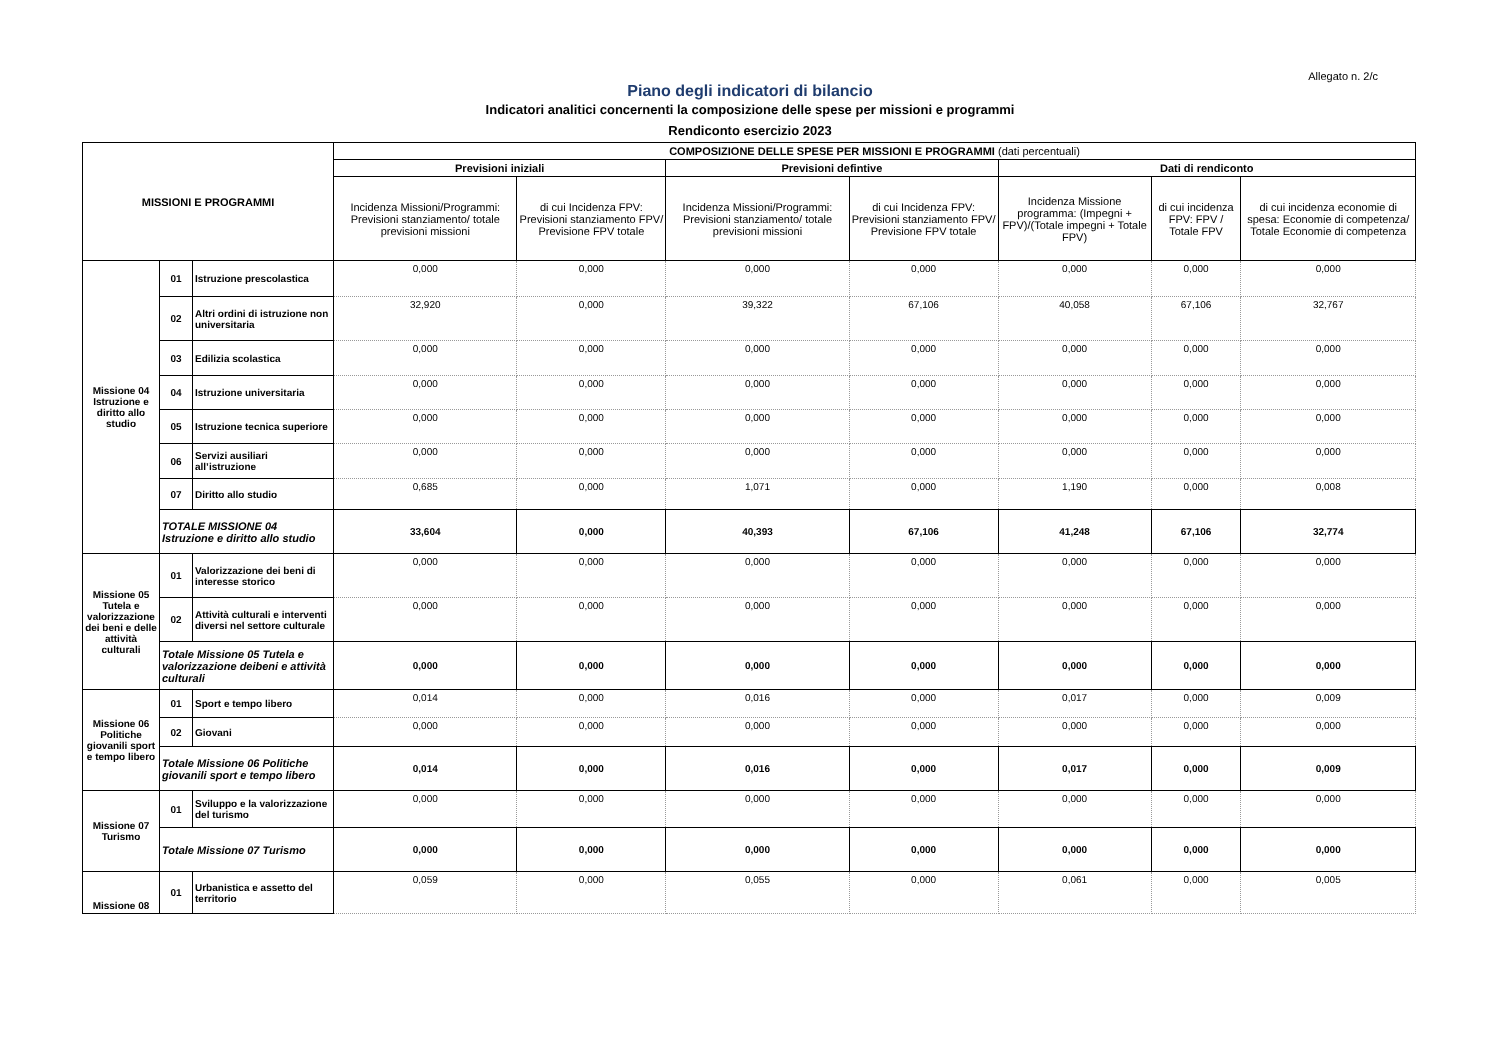Allegato n. 2/c
Piano degli indicatori di bilancio
Indicatori analitici concernenti la composizione delle spese per missioni e programmi
Rendiconto esercizio 2023
| MISSIONI E PROGRAMMI | | | COMPOSIZIONE DELLE SPESE PER MISSIONI E PROGRAMMI (dati percentuali) | | | | | | |
| --- | --- | --- | --- | --- | --- | --- | --- | --- | --- |
| | | | Previsioni iniziali | | Previsioni defintive | | Dati di rendiconto | | |
| | | | Incidenza Missioni/Programmi: Previsioni stanziamento/ totale previsioni missioni | di cui Incidenza FPV: Previsioni stanziamento FPV/ Previsione FPV totale | Incidenza Missioni/Programmi: Previsioni stanziamento/ totale previsioni missioni | di cui Incidenza FPV: Previsioni stanziamento FPV/ Previsione FPV totale | Incidenza Missione programma: (Impegni + FPV)/(Totale impegni + Totale FPV) | di cui incidenza FPV: FPV / Totale FPV | di cui incidenza economie di spesa: Economie di competenza/ Totale Economie di competenza |
| Missione 04 Istruzione e diritto allo studio | 01 | Istruzione prescolastica | 0,000 | 0,000 | 0,000 | 0,000 | 0,000 | 0,000 | 0,000 |
| | 02 | Altri ordini di istruzione non universitaria | 32,920 | 0,000 | 39,322 | 67,106 | 40,058 | 67,106 | 32,767 |
| | 03 | Edilizia scolastica | 0,000 | 0,000 | 0,000 | 0,000 | 0,000 | 0,000 | 0,000 |
| | 04 | Istruzione universitaria | 0,000 | 0,000 | 0,000 | 0,000 | 0,000 | 0,000 | 0,000 |
| | 05 | Istruzione tecnica superiore | 0,000 | 0,000 | 0,000 | 0,000 | 0,000 | 0,000 | 0,000 |
| | 06 | Servizi ausiliari all’istruzione | 0,000 | 0,000 | 0,000 | 0,000 | 0,000 | 0,000 | 0,000 |
| | 07 | Diritto allo studio | 0,685 | 0,000 | 1,071 | 0,000 | 1,190 | 0,000 | 0,008 |
| | TOTALE MISSIONE 04 Istruzione e diritto allo studio | | 33,604 | 0,000 | 40,393 | 67,106 | 41,248 | 67,106 | 32,774 |
| Missione 05 Tutela e valorizzazione dei beni e delle attività culturali | 01 | Valorizzazione dei beni di interesse storico | 0,000 | 0,000 | 0,000 | 0,000 | 0,000 | 0,000 | 0,000 |
| | 02 | Attività culturali e interventi diversi nel settore culturale | 0,000 | 0,000 | 0,000 | 0,000 | 0,000 | 0,000 | 0,000 |
| | Totale Missione 05 Tutela e valorizzazione deibeni e attività culturali | | 0,000 | 0,000 | 0,000 | 0,000 | 0,000 | 0,000 | 0,000 |
| Missione 06 Politiche giovanili sport e tempo libero | 01 | Sport e tempo libero | 0,014 | 0,000 | 0,016 | 0,000 | 0,017 | 0,000 | 0,009 |
| | 02 | Giovani | 0,000 | 0,000 | 0,000 | 0,000 | 0,000 | 0,000 | 0,000 |
| | Totale Missione 06 Politiche giovanili sport e tempo libero | | 0,014 | 0,000 | 0,016 | 0,000 | 0,017 | 0,000 | 0,009 |
| Missione 07 Turismo | 01 | Sviluppo e la valorizzazione del turismo | 0,000 | 0,000 | 0,000 | 0,000 | 0,000 | 0,000 | 0,000 |
| | Totale Missione 07 Turismo | | 0,000 | 0,000 | 0,000 | 0,000 | 0,000 | 0,000 | 0,000 |
| Missione 08 | 01 | Urbanistica e assetto del territorio | 0,059 | 0,000 | 0,055 | 0,000 | 0,061 | 0,000 | 0,005 |